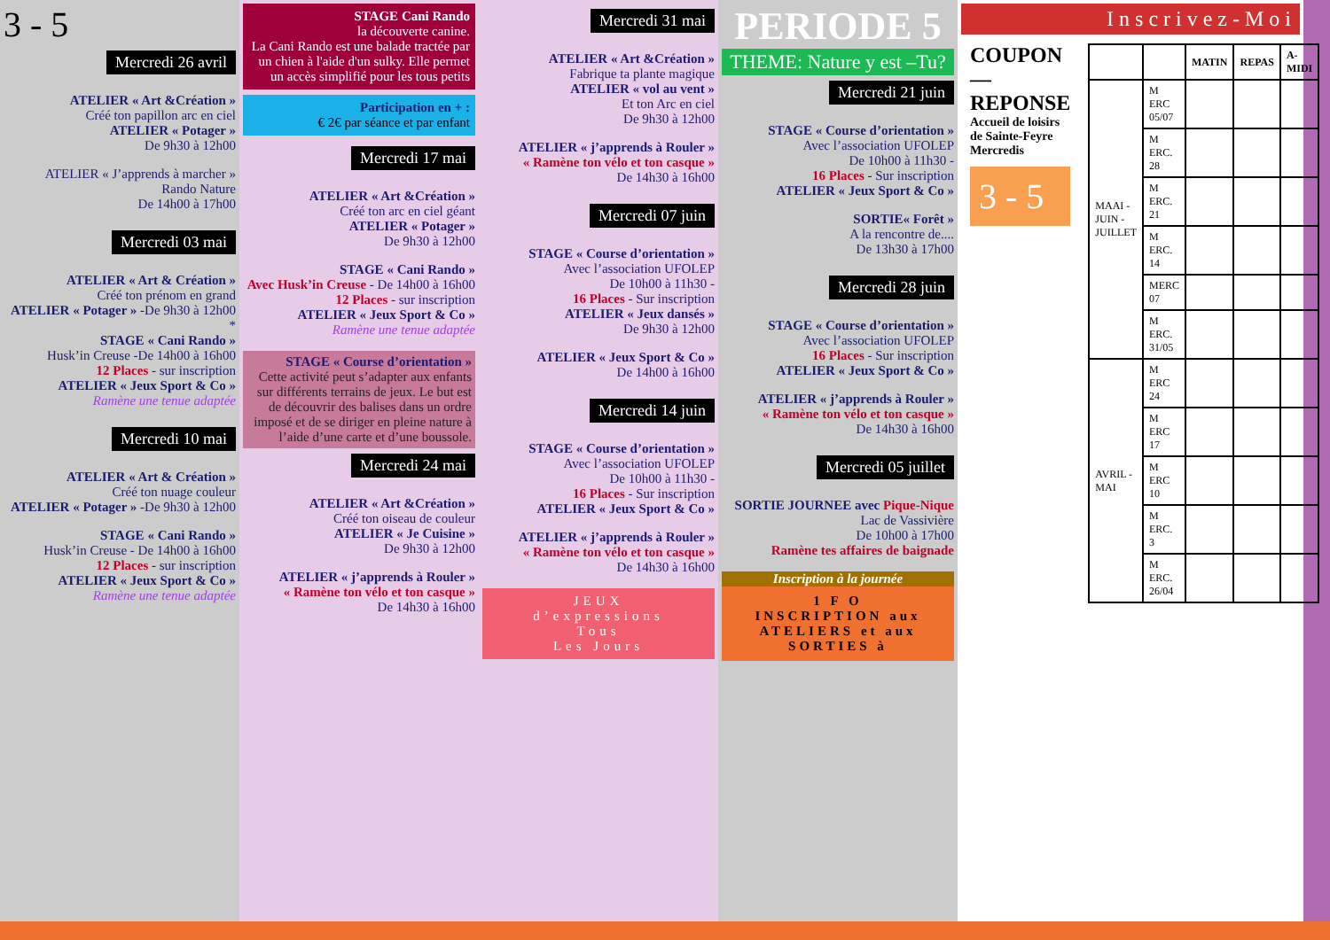3 - 5
Mercredi 26 avril
ATELIER « Art &Création »
Créé ton papillon arc en ciel
ATELIER « Potager »
De 9h30 à 12h00
ATELIER « J’apprends à marcher »
Rando Nature
De 14h00 à 17h00
Mercredi 03 mai
ATELIER « Art & Création »
Créé ton prénom en grand
ATELIER « Potager » -De 9h30 à 12h00
*
STAGE « Cani Rando »
Husk’in Creuse -De 14h00 à 16h00
12 Places - sur inscription
ATELIER « Jeux Sport & Co »
Ramène une tenue adaptée
Mercredi 10 mai
ATELIER « Art & Création »
Créé ton nuage couleur
ATELIER « Potager » -De 9h30 à 12h00
STAGE « Cani Rando »
Husk’in Creuse - De 14h00 à 16h00
12 Places - sur inscription
ATELIER « Jeux Sport & Co »
Ramène une tenue adaptée
STAGE Cani Rando
la découverte canine.
La Cani Rando est une balade tractée par un chien à l'aide d'un sulky. Elle permet un accès simplifié pour les tous petits
Participation en + :
€ 2€ par séance et par enfant
Mercredi 17 mai
ATELIER « Art &Création »
Créé ton arc en ciel géant
ATELIER « Potager »
De 9h30 à 12h00
STAGE « Cani Rando »
Avec Husk’in Creuse - De 14h00 à 16h00
12 Places - sur inscription
ATELIER « Jeux Sport & Co »
Ramène une tenue adaptée
STAGE « Course d’orientation »
Cette activité peut s’adapter aux enfants sur différents terrains de jeux. Le but est de découvrir des balises dans un ordre imposé et de se diriger en pleine nature à l’aide d’une carte et d’une boussole.
Mercredi 24 mai
ATELIER « Art &Création »
Créé ton oiseau de couleur
ATELIER « Je Cuisine »
De 9h30 à 12h00
ATELIER « j’apprends à Rouler »
« Ramène ton vélo et ton casque »
De 14h30 à 16h00
Mercredi 31 mai
ATELIER « Art &Création »
Fabrique ta plante magique
ATELIER « vol au vent »
Et ton Arc en ciel
De 9h30 à 12h00
ATELIER « j’apprends à Rouler »
« Ramène ton vélo et ton casque »
De 14h30 à 16h00
Mercredi 07 juin
STAGE « Course d’orientation »
Avec l’association UFOLEP
De 10h00 à 11h30 -
16 Places - Sur inscription
ATELIER « Jeux dansés »
De 9h30 à 12h00
ATELIER « Jeux Sport & Co »
De 14h00 à 16h00
Mercredi 14 juin
STAGE « Course d’orientation »
Avec l’association UFOLEP
De 10h00 à 11h30 -
16 Places - Sur inscription
ATELIER « Jeux Sport & Co »
ATELIER « j’apprends à Rouler »
« Ramène ton vélo et ton casque »
De 14h30 à 16h00
JEUX
d’expressions
Tous
Les Jours
PERIODE 5
THEME: Nature y est –Tu?
Mercredi 21 juin
STAGE « Course d’orientation »
Avec l’association UFOLEP
De 10h00 à 11h30 -
16 Places - Sur inscription
ATELIER « Jeux Sport & Co »
SORTIE« Forêt »
A la rencontre de....
De 13h30 à 17h00
Mercredi 28 juin
STAGE « Course d’orientation »
Avec l’association UFOLEP
16 Places - Sur inscription
ATELIER « Jeux Sport & Co »
ATELIER « j’apprends à Rouler »
« Ramène ton vélo et ton casque »
De 14h30 à 16h00
Mercredi 05 juillet
SORTIE JOURNEE avec Pique-Nique
Lac de Vassivière
De 10h00 à 17h00
Ramène tes affaires de baignade
Inscription à la journée
1 F O
INSCRIPTION aux ATELIERS et aux SORTIES à
Inscrivez-Moi
COUPON—REPONSE
Accueil de loisirs de Sainte-Feyre
Mercredis
3 - 5
| | | MATIN | REPAS | A-MIDI |
| --- | --- | --- | --- | --- |
| MAAI - JUIN - JUILLET | M ERC 05/07 | | | |
| | M ERC. 28 | | | |
| | M ERC. 21 | | | |
| | M ERC. 14 | | | |
| | MERC 07 | | | |
| | M ERC. 31/05 | | | |
| AVRIL - MAI | M ERC 24 | | | |
| | M ERC 17 | | | |
| | M ERC 10 | | | |
| | M ERC. 3 | | | |
| | M ERC. 26/04 | | | |